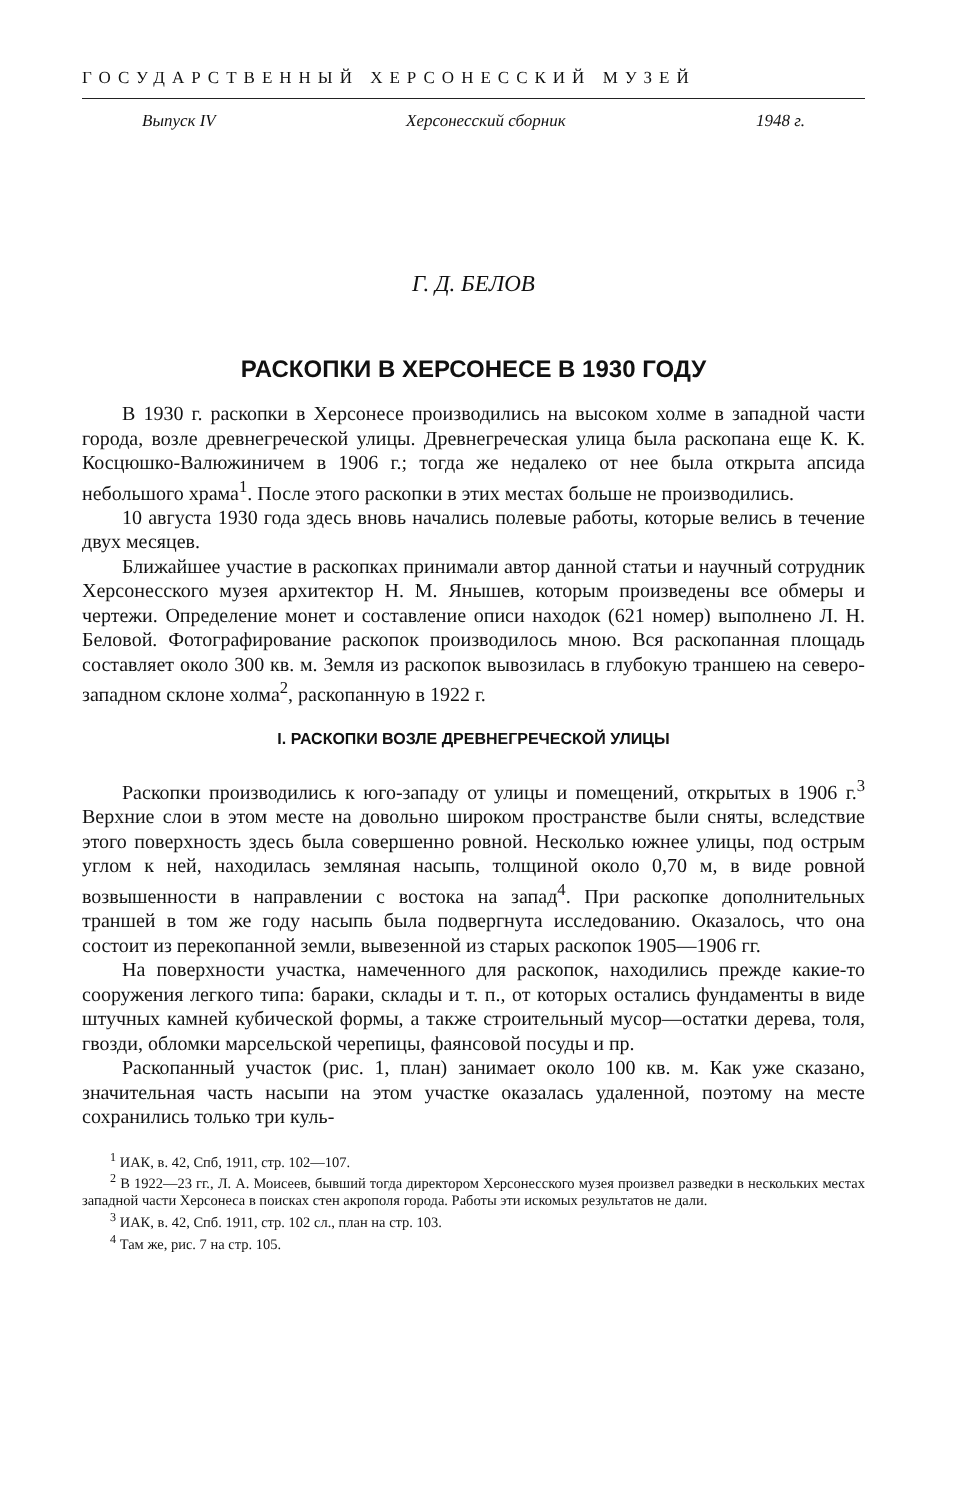ГОСУДАРСТВЕННЫЙ ХЕРСОНЕССКИЙ МУЗЕЙ
Выпуск IV Херсонесский сборник 1948 г.
Г. Д. БЕЛОВ
РАСКОПКИ В ХЕРСОНЕСЕ В 1930 ГОДУ
В 1930 г. раскопки в Херсонесе производились на высоком холме в западной части города, возле древнегреческой улицы. Древнегреческая улица была раскопана еще К. К. Косцюшко-Валюжиничем в 1906 г.; тогда же недалеко от нее была открыта апсида небольшого храма<sup>1</sup>. После этого раскопки в этих местах больше не производились.
10 августа 1930 года здесь вновь начались полевые работы, которые велись в течение двух месяцев.
Ближайшее участие в раскопках принимали автор данной статьи и научный сотрудник Херсонесского музея архитектор Н. М. Янышев, которым произведены все обмеры и чертежи. Определение монет и составление описи находок (621 номер) выполнено Л. Н. Беловой. Фотографирование раскопок производилось мною. Вся раскопанная площадь составляет около 300 кв. м. Земля из раскопок вывозилась в глубокую траншею на северо-западном склоне холма<sup>2</sup>, раскопанную в 1922 г.
I. РАСКОПКИ ВОЗЛЕ ДРЕВНЕГРЕЧЕСКОЙ УЛИЦЫ
Раскопки производились к юго-западу от улицы и помещений, открытых в 1906 г.<sup>3</sup> Верхние слои в этом месте на довольно широком пространстве были сняты, вследствие этого поверхность здесь была совершенно ровной. Несколько южнее улицы, под острым углом к ней, находилась земляная насыпь, толщиной около 0,70 м, в виде ровной возвышенности в направлении с востока на запад<sup>4</sup>. При раскопке дополнительных траншей в том же году насыпь была подвергнута исследованию. Оказалось, что она состоит из перекопанной земли, вывезенной из старых раскопок 1905—1906 гг.
На поверхности участка, намеченного для раскопок, находились прежде какие-то сооружения легкого типа: бараки, склады и т. п., от которых остались фундаменты в виде штучных камней кубической формы, а также строительный мусор—остатки дерева, толя, гвозди, обломки марсельской черепицы, фаянсовой посуды и пр.
Раскопанный участок (рис. 1, план) занимает около 100 кв. м. Как уже сказано, значительная часть насыпи на этом участке оказалась удаленной, поэтому на месте сохранились только три куль-
<sup>1</sup> ИАК, в. 42, Спб, 1911, стр. 102—107.
<sup>2</sup> В 1922—23 гг., Л. А. Моисеев, бывший тогда директором Херсонесского музея произвел разведки в нескольких местах западной части Херсонеса в поисках стен акрополя города. Работы эти искомых результатов не дали.
<sup>3</sup> ИАК, в. 42, Спб. 1911, стр. 102 сл., план на стр. 103.
<sup>4</sup> Там же, рис. 7 на стр. 105.